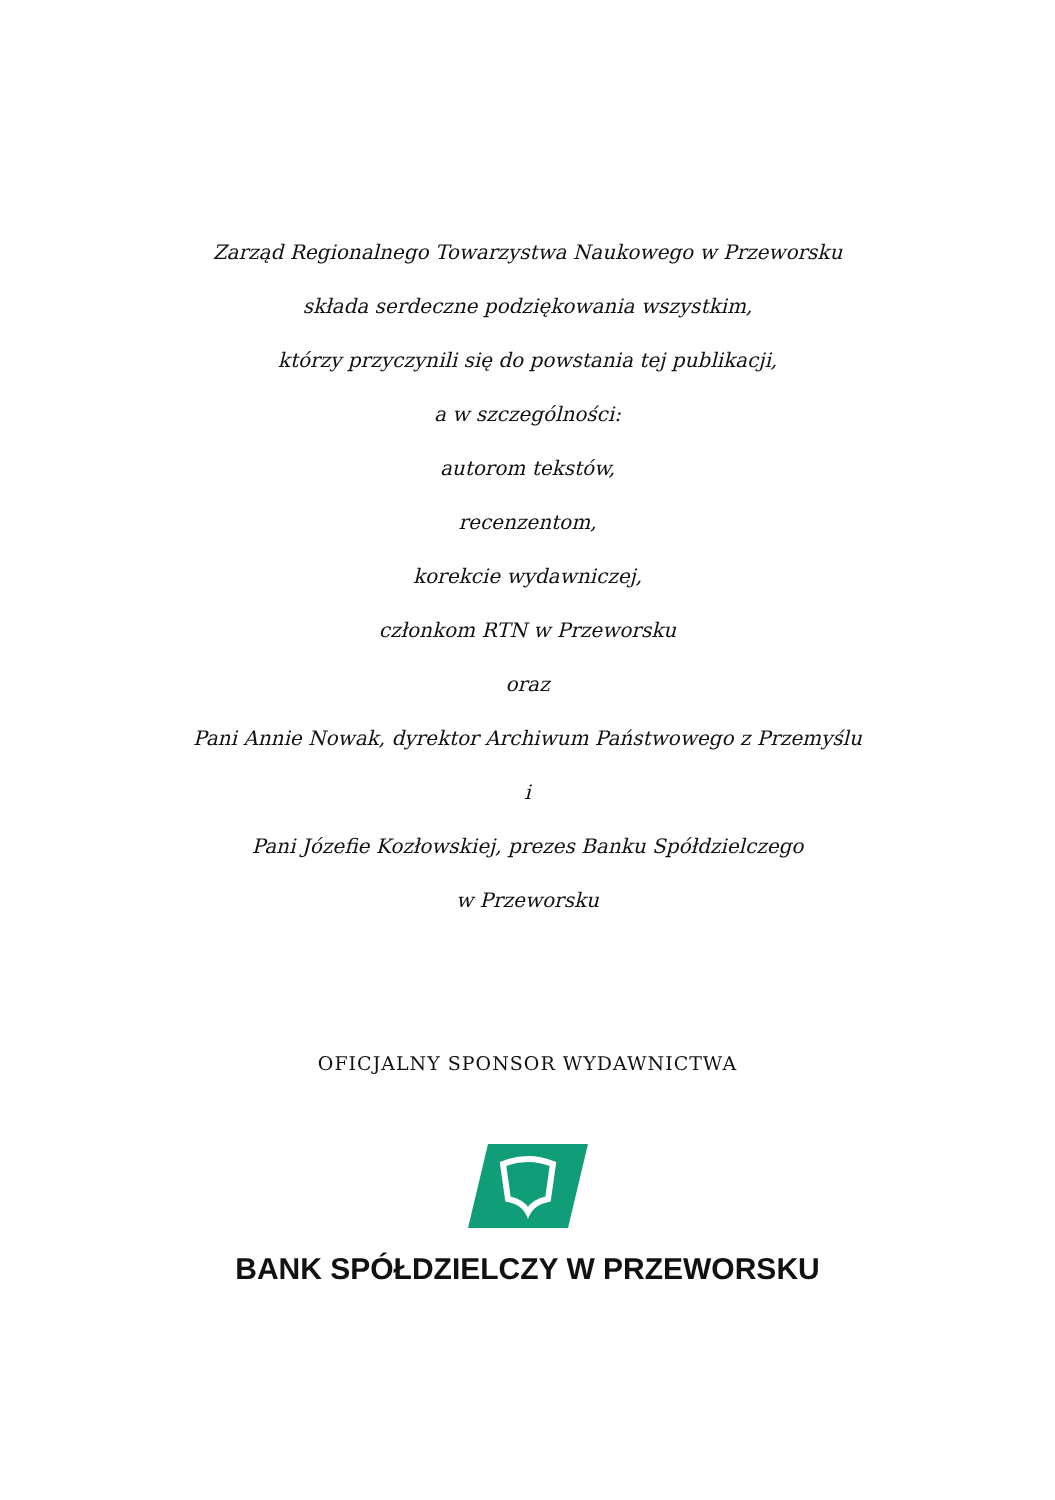Zarząd Regionalnego Towarzystwa Naukowego w Przeworsku
składa serdeczne podziękowania wszystkim,
którzy przyczynili się do powstania tej publikacji,
a w szczególności:
autorom tekstów,
recenzentom,
korekcie wydawniczej,
członkom RTN w Przeworsku
oraz
Pani Annie Nowak, dyrektor Archiwum Państwowego z Przemyślu
i
Pani Józefie Kozłowskiej, prezes Banku Spółdzielczego
w Przeworsku
OFICJALNY SPONSOR WYDAWNICTWA
BANK SPÓŁDZIELCZY W PRZEWORSKU